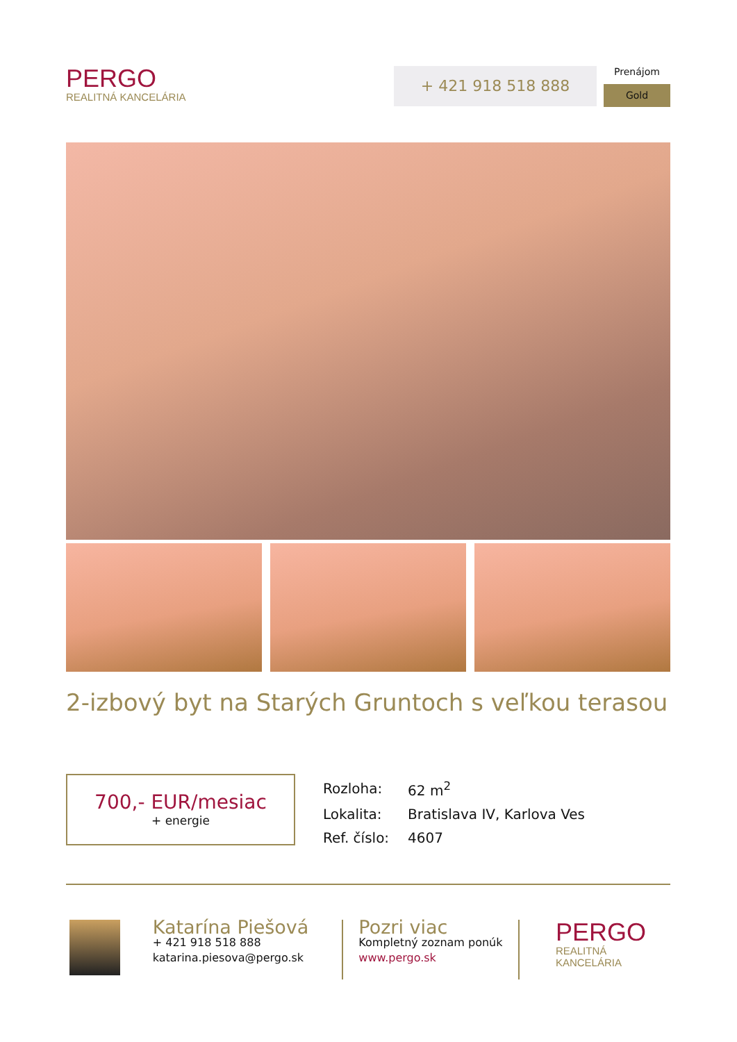PERGO
REALITNÁ KANCELÁRIA
+ 421 918 518 888
Prenájom
Gold
2-izbový byt na Starých Gruntoch s veľkou terasou
700,- EUR/mesiac
+ energie
| Rozloha: | 62 m<sup>2</sup> |
| Lokalita: | Bratislava IV, Karlova Ves |
| Ref. číslo: | 4607 |
Katarína Piešová
+ 421 918 518 888
katarina.piesova@pergo.sk
Pozri viac
Kompletný zoznam ponúk
www.pergo.sk
PERGO
REALITNÁ KANCELÁRIA